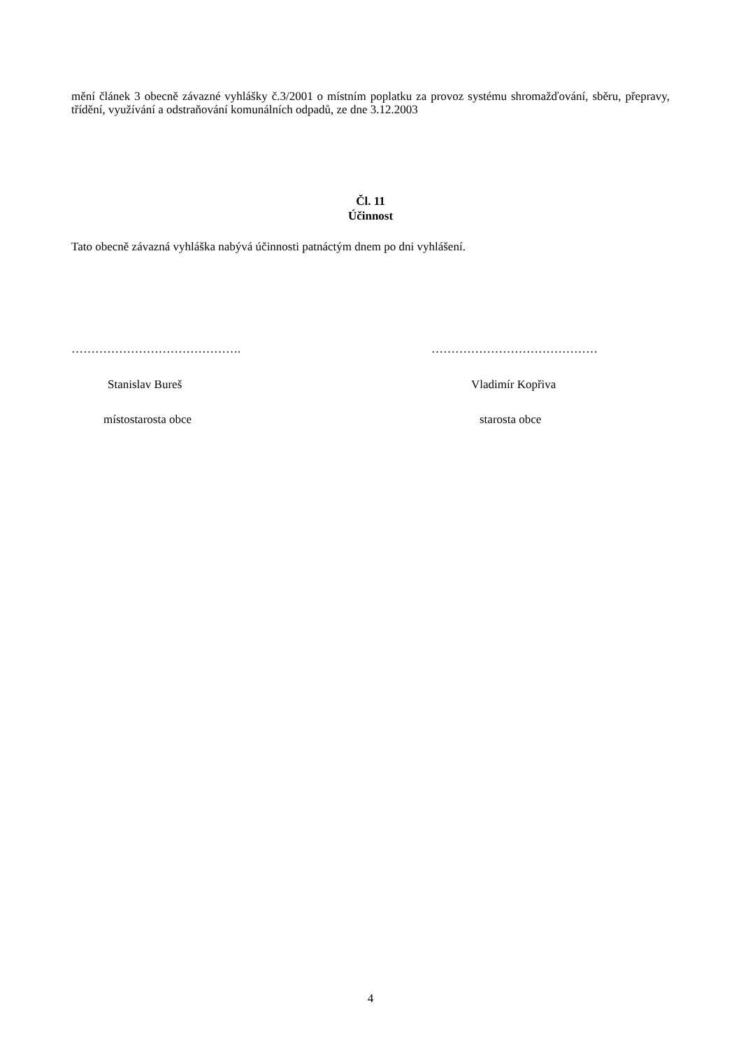mění článek 3 obecně závazné vyhlášky č.3/2001 o místním poplatku za provoz systému shromažďování, sběru, přepravy, třídění, využívání a odstraňování komunálních odpadů, ze dne 3.12.2003
Čl. 11
Účinnost
Tato obecně závazná vyhláška nabývá účinnosti patnáctým dnem po dni vyhlášení.
…………………………………….
Stanislav Bureš
místostarosta obce
……………………………………
Vladimír Kopřiva
starosta obce
4